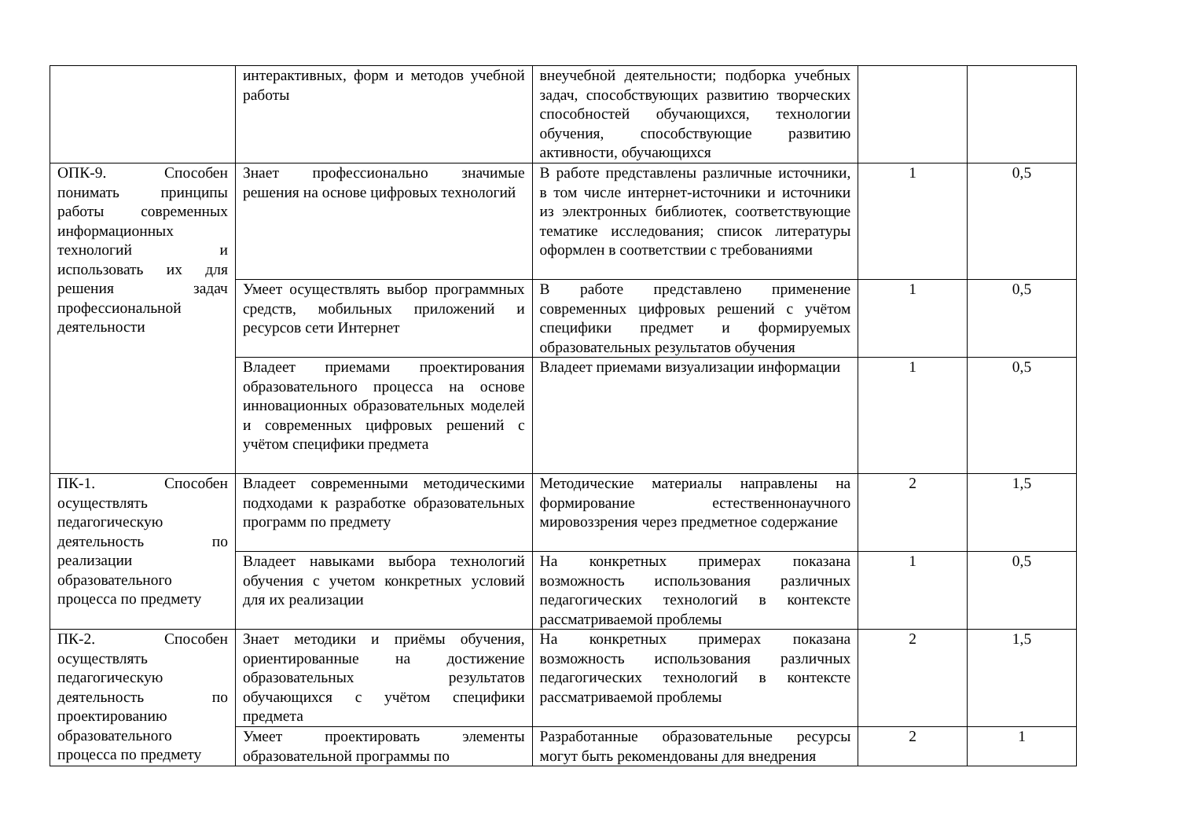| | интерактивных, форм и методов учебной работы | внеучебной деятельности; подборка учебных задач, способствующих развитию творческих способностей обучающихся, технологии обучения, способствующие развитию активности, обучающихся | | |
| ОПК-9. Способен понимать принципы работы современных информационных технологий и использовать их для решения задач профессиональной деятельности | Знает профессионально значимые решения на основе цифровых технологий | В работе представлены различные источники, в том числе интернет-источники и источники из электронных библиотек, соответствующие тематике исследования; список литературы оформлен в соответствии с требованиями | 1 | 0,5 |
| | Умеет осуществлять выбор программных средств, мобильных приложений и ресурсов сети Интернет | В работе представлено применение современных цифровых решений с учётом специфики предмет и формируемых образовательных результатов обучения | 1 | 0,5 |
| | Владеет приемами проектирования образовательного процесса на основе инновационных образовательных моделей и современных цифровых решений с учётом специфики предмета | Владеет приемами визуализации информации | 1 | 0,5 |
| ПК-1. Способен осуществлять педагогическую деятельность по реализации образовательного процесса по предмету | Владеет современными методическими подходами к разработке образовательных программ по предмету | Методические материалы направлены на формирование естественнонаучного мировоззрения через предметное содержание | 2 | 1,5 |
| | Владеет навыками выбора технологий обучения с учетом конкретных условий для их реализации | На конкретных примерах показана возможность использования различных педагогических технологий в контексте рассматриваемой проблемы | 1 | 0,5 |
| ПК-2. Способен осуществлять педагогическую деятельность по проектированию образовательного процесса по предмету | Знает методики и приёмы обучения, ориентированные на достижение образовательных результатов обучающихся с учётом специфики предмета | На конкретных примерах показана возможность использования различных педагогических технологий в контексте рассматриваемой проблемы | 2 | 1,5 |
| | Умеет проектировать элементы образовательной программы по | Разработанные образовательные ресурсы могут быть рекомендованы для внедрения | 2 | 1 |